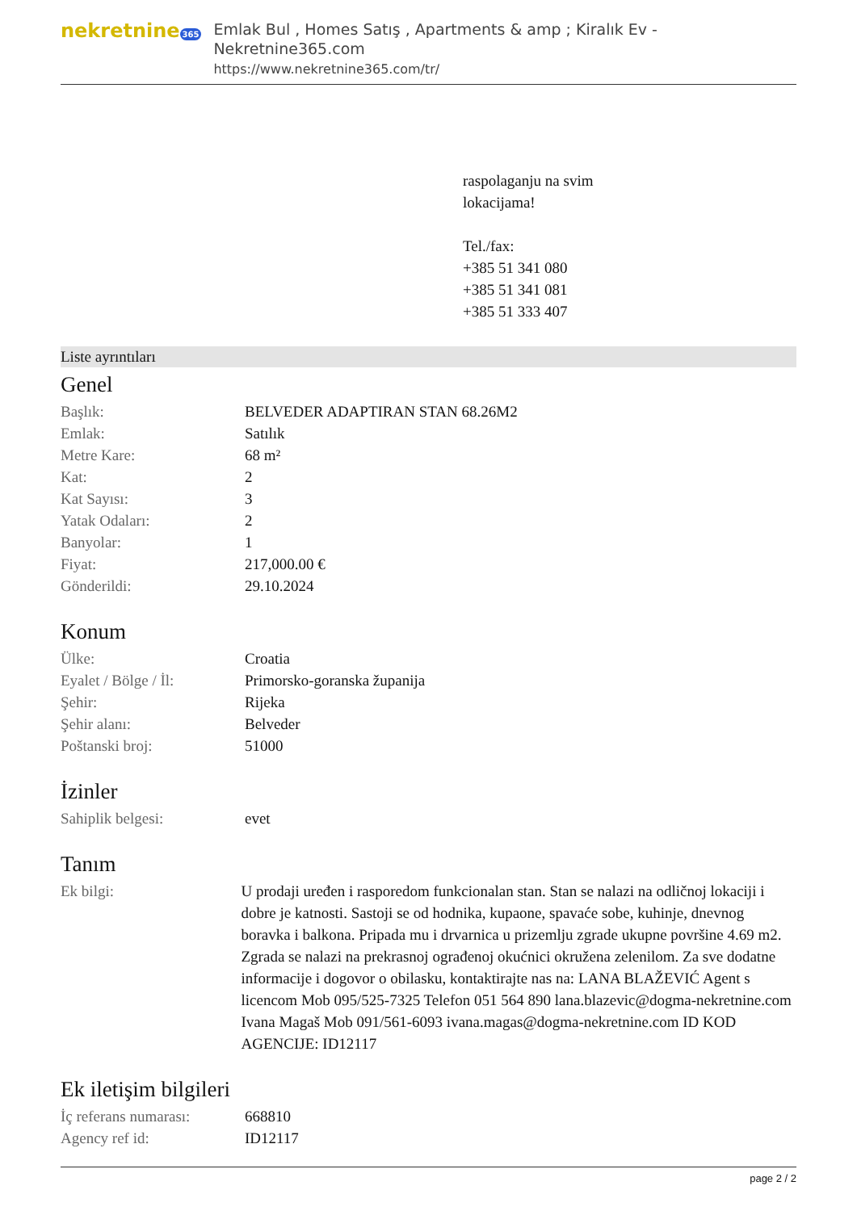nekretnine 365
Emlak Bul , Homes Satış , Apartments & amp ; Kiralık Ev - Nekretnine365.com
https://www.nekretnine365.com/tr/
raspolaganju na svim
lokacijama!
Tel./fax:
+385 51 341 080
+385 51 341 081
+385 51 333 407
Liste ayrıntıları
Genel
| Başlık: | BELVEDER ADAPTIRAN STAN 68.26M2 |
| Emlak: | Satılık |
| Metre Kare: | 68 m² |
| Kat: | 2 |
| Kat Sayısı: | 3 |
| Yatak Odaları: | 2 |
| Banyolar: | 1 |
| Fiyat: | 217,000.00 € |
| Gönderildi: | 29.10.2024 |
Konum
| Ülke: | Croatia |
| Eyalet / Bölge / İl: | Primorsko-goranska županija |
| Şehir: | Rijeka |
| Şehir alanı: | Belveder |
| Poštanski broj: | 51000 |
İzinler
| Sahiplik belgesi: | evet |
Tanım
| Ek bilgi: | U prodaji uređen i rasporedom funkcionalan stan. Stan se nalazi na odličnoj lokaciji i dobre je katnosti. Sastoji se od hodnika, kupaone, spavaće sobe, kuhinje, dnevnog boravka i balkona. Pripada mu i drvarnica u prizemlju zgrade ukupne površine 4.69 m2. Zgrada se nalazi na prekrasnoj ograđenoj okućnici okružena zelenilom. Za sve dodatne informacije i dogovor o obilasku, kontaktirajte nas na: LANA BLAŽEVIĆ Agent s licencom Mob 095/525-7325 Telefon 051 564 890 lana.blazevic@dogma-nekretnine.com Ivana Magaš Mob 091/561-6093 ivana.magas@dogma-nekretnine.com ID KOD AGENCIJE: ID12117 |
Ek iletişim bilgileri
| İç referans numarası: | 668810 |
| Agency ref id: | ID12117 |
page 2 / 2